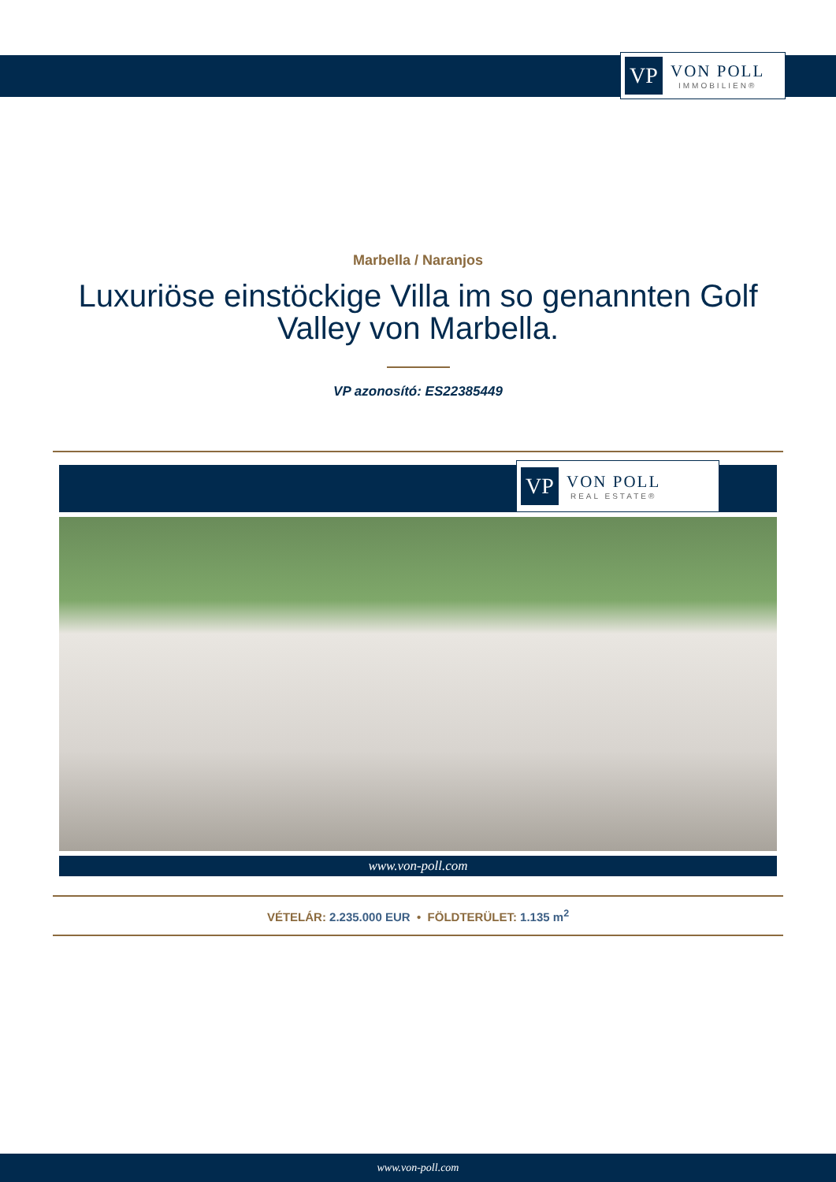VP
VON POLL
IMMOBILIEN®
Marbella / Naranjos
Luxuriöse einstöckige Villa im so genannten Golf Valley von Marbella.
VP azonosító: ES22385449
VP
VON POLL
REAL ESTATE®
www.von-poll.com
VÉTELÁR: 2.235.000 EUR • FÖLDTERÜLET: 1.135 m<sup>2</sup>
www.von-poll.com